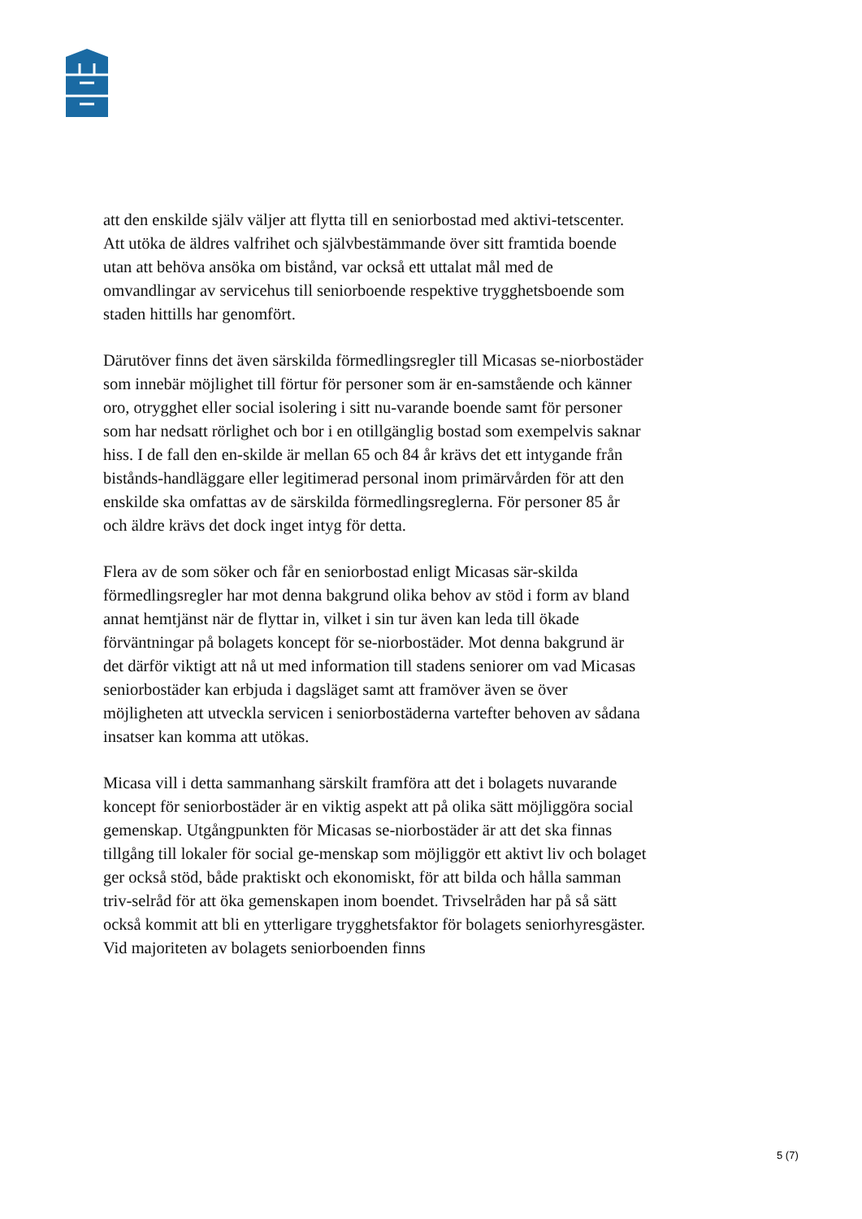att den enskilde själv väljer att flytta till en seniorbostad med aktivi-tetscenter. Att utöka de äldres valfrihet och självbestämmande över sitt framtida boende utan att behöva ansöka om bistånd, var också ett uttalat mål med de omvandlingar av servicehus till seniorboende respektive trygghetsboende som staden hittills har genomfört.
Därutöver finns det även särskilda förmedlingsregler till Micasas se-niorbostäder som innebär möjlighet till förtur för personer som är en-samstående och känner oro, otrygghet eller social isolering i sitt nu-varande boende samt för personer som har nedsatt rörlighet och bor i en otillgänglig bostad som exempelvis saknar hiss. I de fall den en-skilde är mellan 65 och 84 år krävs det ett intygande från bistånds-handläggare eller legitimerad personal inom primärvården för att den enskilde ska omfattas av de särskilda förmedlingsreglerna. För personer 85 år och äldre krävs det dock inget intyg för detta.
Flera av de som söker och får en seniorbostad enligt Micasas sär-skilda förmedlingsregler har mot denna bakgrund olika behov av stöd i form av bland annat hemtjänst när de flyttar in, vilket i sin tur även kan leda till ökade förväntningar på bolagets koncept för se-niorbostäder. Mot denna bakgrund är det därför viktigt att nå ut med information till stadens seniorer om vad Micasas seniorbostäder kan erbjuda i dagsläget samt att framöver även se över möjligheten att utveckla servicen i seniorbostäderna vartefter behoven av sådana insatser kan komma att utökas.
Micasa vill i detta sammanhang särskilt framföra att det i bolagets nuvarande koncept för seniorbostäder är en viktig aspekt att på olika sätt möjliggöra social gemenskap. Utgångpunkten för Micasas se-niorbostäder är att det ska finnas tillgång till lokaler för social ge-menskap som möjliggör ett aktivt liv och bolaget ger också stöd, både praktiskt och ekonomiskt, för att bilda och hålla samman triv-selråd för att öka gemenskapen inom boendet. Trivselråden har på så sätt också kommit att bli en ytterligare trygghetsfaktor för bolagets seniorhyresgäster. Vid majoriteten av bolagets seniorboenden finns
5 (7)